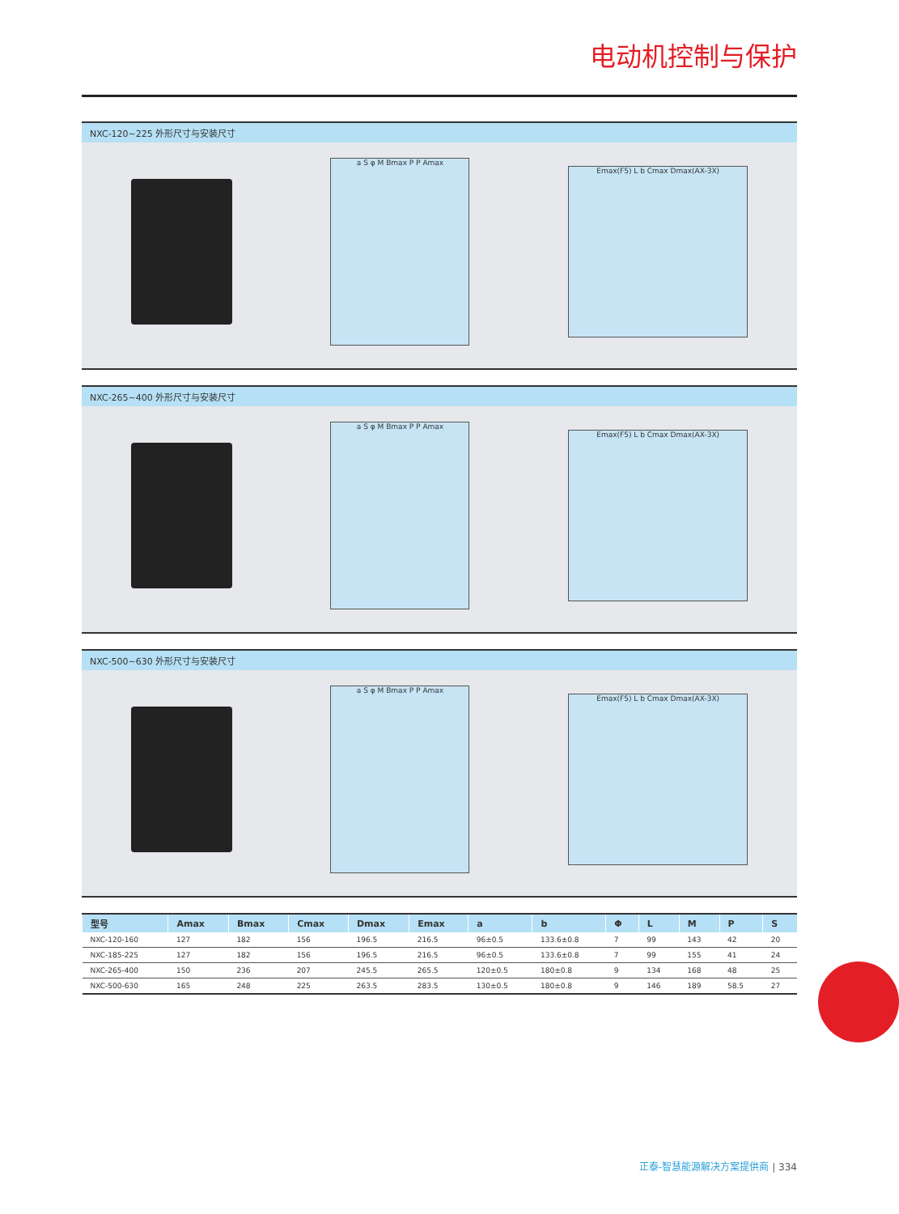电动机控制与保护
NXC-120~225 外形尺寸与安装尺寸
a S φ M Bmax P P Amax
Emax(F5) L b Cmax Dmax(AX-3X)
NXC-265~400 外形尺寸与安装尺寸
a S φ M Bmax P P Amax
Emax(F5) L b Cmax Dmax(AX-3X)
NXC-500~630 外形尺寸与安装尺寸
a S φ M Bmax P P Amax
Emax(F5) L b Cmax Dmax(AX-3X)
| 型号 | Amax | Bmax | Cmax | Dmax | Emax | a | b | Φ | L | M | P | S |
| --- | --- | --- | --- | --- | --- | --- | --- | --- | --- | --- | --- | --- |
| NXC-120-160 | 127 | 182 | 156 | 196.5 | 216.5 | 96±0.5 | 133.6±0.8 | 7 | 99 | 143 | 42 | 20 |
| NXC-185-225 | 127 | 182 | 156 | 196.5 | 216.5 | 96±0.5 | 133.6±0.8 | 7 | 99 | 155 | 41 | 24 |
| NXC-265-400 | 150 | 236 | 207 | 245.5 | 265.5 | 120±0.5 | 180±0.8 | 9 | 134 | 168 | 48 | 25 |
| NXC-500-630 | 165 | 248 | 225 | 263.5 | 283.5 | 130±0.5 | 180±0.8 | 9 | 146 | 189 | 58.5 | 27 |
正泰-智慧能源解决方案提供商 | 334